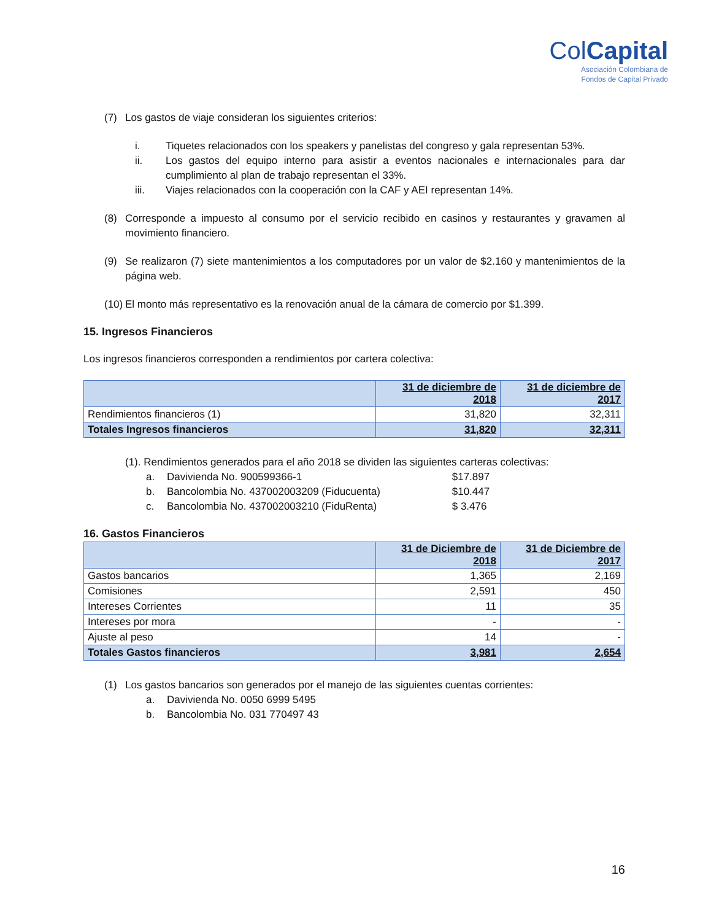ColCapital
Asociación Colombiana de
Fondos de Capital Privado
(7) Los gastos de viaje consideran los siguientes criterios:
i. Tiquetes relacionados con los speakers y panelistas del congreso y gala representan 53%.
ii. Los gastos del equipo interno para asistir a eventos nacionales e internacionales para dar cumplimiento al plan de trabajo representan el 33%.
iii. Viajes relacionados con la cooperación con la CAF y AEI representan 14%.
(8) Corresponde a impuesto al consumo por el servicio recibido en casinos y restaurantes y gravamen al movimiento financiero.
(9) Se realizaron (7) siete mantenimientos a los computadores por un valor de $2.160 y mantenimientos de la página web.
(10) El monto más representativo es la renovación anual de la cámara de comercio por $1.399.
15. Ingresos Financieros
Los ingresos financieros corresponden a rendimientos por cartera colectiva:
| | 31 de diciembre de 2018 | 31 de diciembre de 2017 |
| --- | --- | --- |
| Rendimientos financieros (1) | 31,820 | 32,311 |
| Totales Ingresos financieros | 31,820 | 32,311 |
(1). Rendimientos generados para el año 2018 se dividen las siguientes carteras colectivas:
a. Davivienda No. 900599366-1 $17.897
b. Bancolombia No. 437002003209 (Fiducuenta) $10.447
c. Bancolombia No. 437002003210 (FiduRenta) $ 3.476
16. Gastos Financieros
| | 31 de Diciembre de 2018 | 31 de Diciembre de 2017 |
| --- | --- | --- |
| Gastos bancarios | 1,365 | 2,169 |
| Comisiones | 2,591 | 450 |
| Intereses Corrientes | 11 | 35 |
| Intereses por mora | - | - |
| Ajuste al peso | 14 | - |
| Totales Gastos financieros | 3,981 | 2,654 |
(1) Los gastos bancarios son generados por el manejo de las siguientes cuentas corrientes:
a. Davivienda No. 0050 6999 5495
b. Bancolombia No. 031 770497 43
16